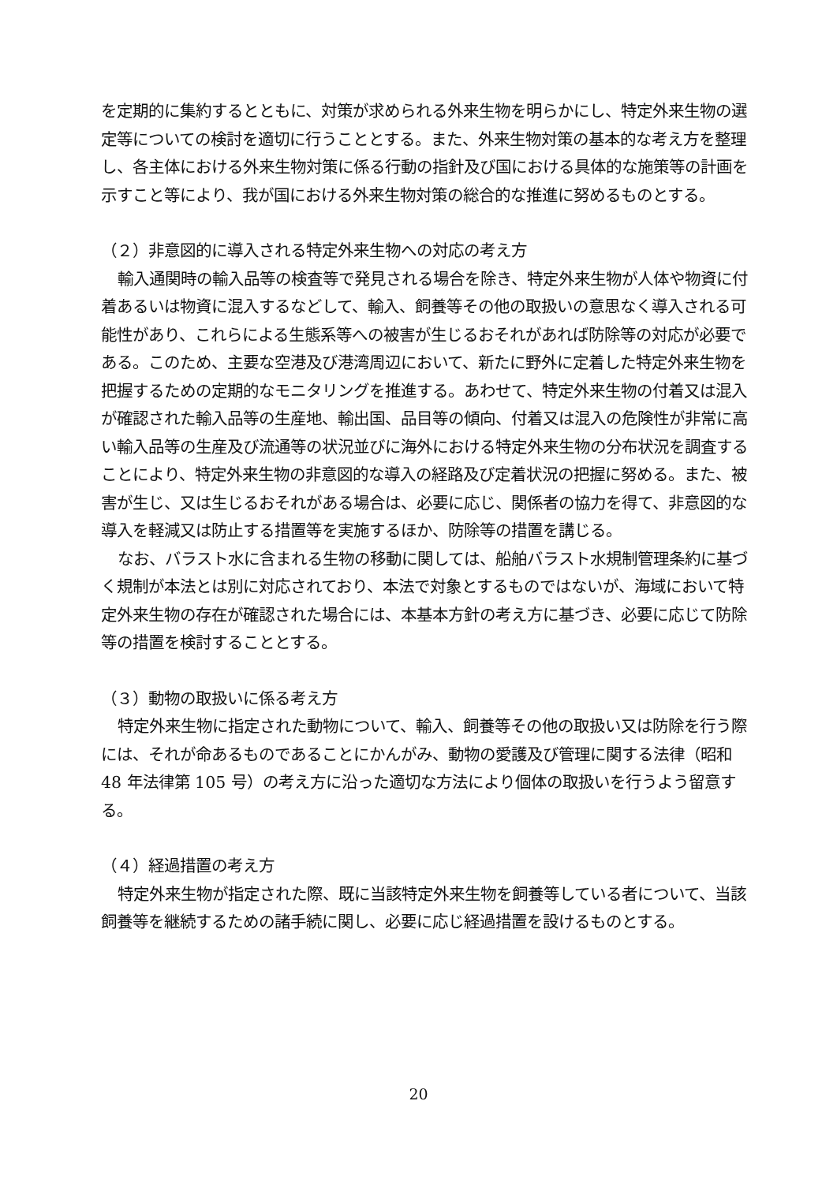を定期的に集約するとともに、対策が求められる外来生物を明らかにし、特定外来生物の選定等についての検討を適切に行うこととする。また、外来生物対策の基本的な考え方を整理し、各主体における外来生物対策に係る行動の指針及び国における具体的な施策等の計画を示すこと等により、我が国における外来生物対策の総合的な推進に努めるものとする。
（２）非意図的に導入される特定外来生物への対応の考え方
輸入通関時の輸入品等の検査等で発見される場合を除き、特定外来生物が人体や物資に付着あるいは物資に混入するなどして、輸入、飼養等その他の取扱いの意思なく導入される可能性があり、これらによる生態系等への被害が生じるおそれがあれば防除等の対応が必要である。このため、主要な空港及び港湾周辺において、新たに野外に定着した特定外来生物を把握するための定期的なモニタリングを推進する。あわせて、特定外来生物の付着又は混入が確認された輸入品等の生産地、輸出国、品目等の傾向、付着又は混入の危険性が非常に高い輸入品等の生産及び流通等の状況並びに海外における特定外来生物の分布状況を調査することにより、特定外来生物の非意図的な導入の経路及び定着状況の把握に努める。また、被害が生じ、又は生じるおそれがある場合は、必要に応じ、関係者の協力を得て、非意図的な導入を軽減又は防止する措置等を実施するほか、防除等の措置を講じる。
なお、バラスト水に含まれる生物の移動に関しては、船舶バラスト水規制管理条約に基づく規制が本法とは別に対応されており、本法で対象とするものではないが、海域において特定外来生物の存在が確認された場合には、本基本方針の考え方に基づき、必要に応じて防除等の措置を検討することとする。
（３）動物の取扱いに係る考え方
特定外来生物に指定された動物について、輸入、飼養等その他の取扱い又は防除を行う際には、それが命あるものであることにかんがみ、動物の愛護及び管理に関する法律（昭和 48 年法律第 105 号）の考え方に沿った適切な方法により個体の取扱いを行うよう留意する。
（４）経過措置の考え方
特定外来生物が指定された際、既に当該特定外来生物を飼養等している者について、当該飼養等を継続するための諸手続に関し、必要に応じ経過措置を設けるものとする。
20